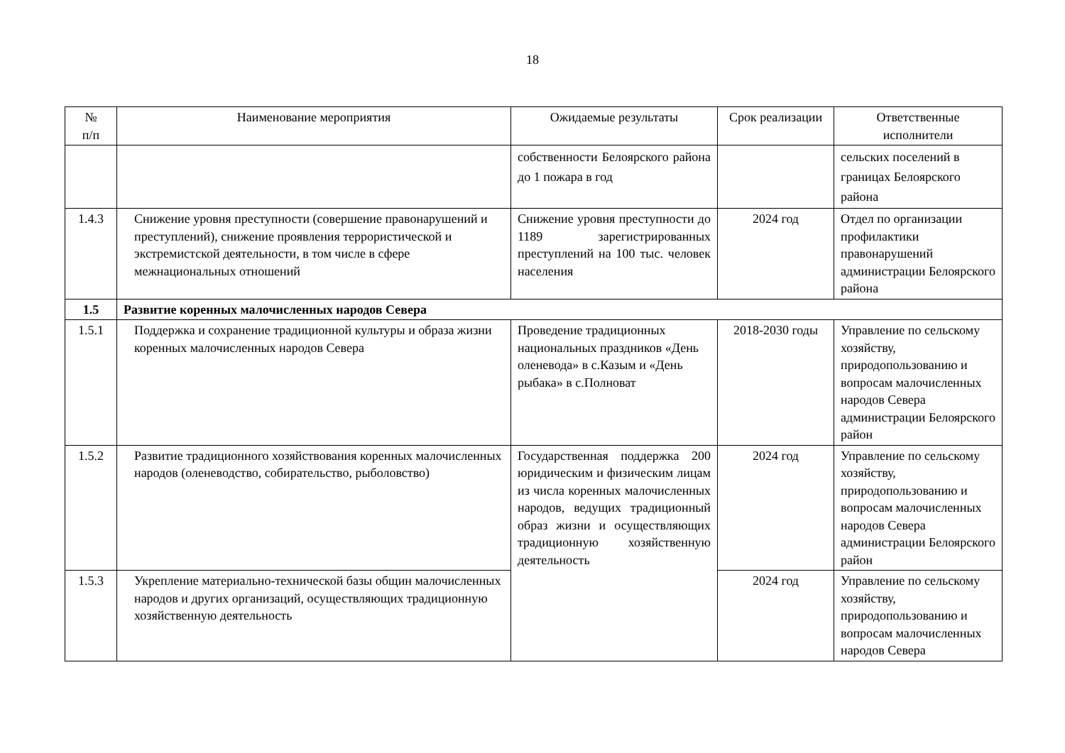18
| № п/п | Наименование мероприятия | Ожидаемые результаты | Срок реализации | Ответственные исполнители |
| --- | --- | --- | --- | --- |
| | | собственности Белоярского района до 1 пожара в год | | сельских поселений в границах Белоярского района |
| 1.4.3 | Снижение уровня преступности (совершение правонарушений и преступлений), снижение проявления террористической и экстремистской деятельности, в том числе в сфере межнациональных отношений | Снижение уровня преступности до 1189 зарегистрированных преступлений на 100 тыс. человек населения | 2024 год | Отдел по организации профилактики правонарушений администрации Белоярского района |
| 1.5 | Развитие коренных малочисленных народов Севера | | | |
| 1.5.1 | Поддержка и сохранение традиционной культуры и образа жизни коренных малочисленных народов Севера | Проведение традиционных национальных праздников «День оленевода» в с.Казым и «День рыбака» в с.Полноват | 2018-2030 годы | Управление по сельскому хозяйству, природопользованию и вопросам малочисленных народов Севера администрации Белоярского район |
| 1.5.2 | Развитие традиционного хозяйствования коренных малочисленных народов (оленеводство, собирательство, рыболовство) | Государственная поддержка 200 юридическим и физическим лицам из числа коренных малочисленных народов, ведущих традиционный образ жизни и осуществляющих традиционную хозяйственную деятельность | 2024 год | Управление по сельскому хозяйству, природопользованию и вопросам малочисленных народов Севера администрации Белоярского район |
| 1.5.3 | Укрепление материально-технической базы общин малочисленных народов и других организаций, осуществляющих традиционную хозяйственную деятельность | | 2024 год | Управление по сельскому хозяйству, природопользованию и вопросам малочисленных народов Севера |